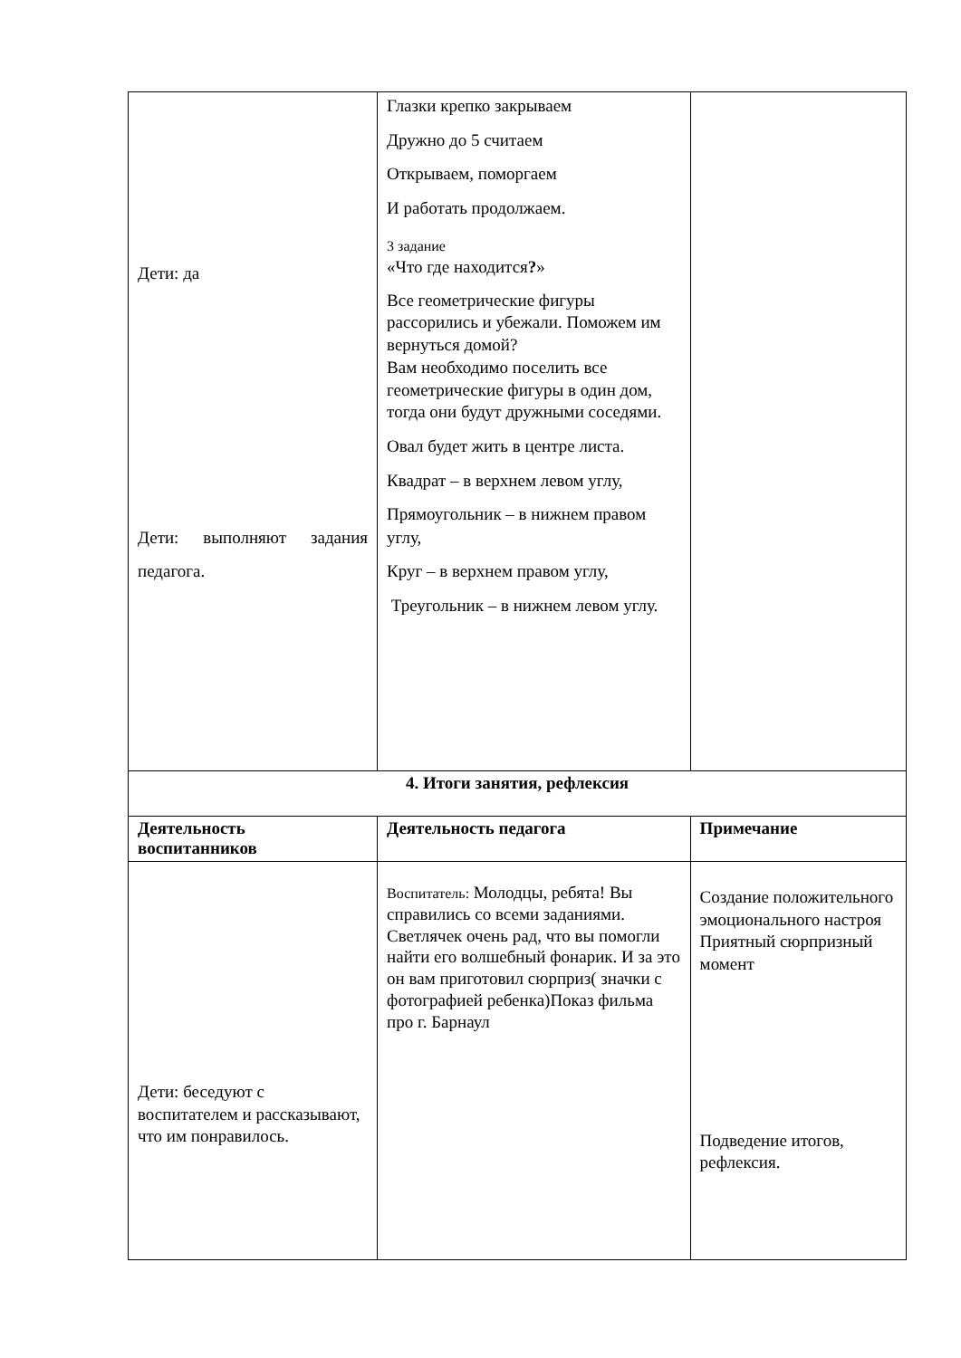| Дети: да Дети: выполняют задания педагога. | Глазки крепко закрываем Дружно до 5 считаем Открываем, поморгаем И работать продолжаем. 3 задание «Что где находится ? » Все геометрические фигуры рассорились и убежали. Поможем им вернуться домой? Вам необходимо поселить все геометрические фигуры в один дом, тогда они будут дружными соседями. Овал будет жить в центре листа. Квадрат – в верхнем левом углу, Прямоугольник – в нижнем правом углу, Круг – в верхнем правом углу, Треугольник – в нижнем левом углу. | |
| 4. Итоги занятия, рефлексия | | |
| Деятельность воспитанников | Деятельность педагога | Примечание |
| Дети: беседуют с воспитателем и рассказывают, что им понравилось. | Воспитатель: Молодцы, ребята! Вы справились со всеми заданиями. Светлячек очень рад, что вы помогли найти его волшебный фонарик. И за это он вам приготовил сюрприз( значки с фотографией ребенка)Показ фильма про г. Барнаул | Создание положительного эмоционального настроя Приятный сюрпризный момент Подведение итогов, рефлексия. |